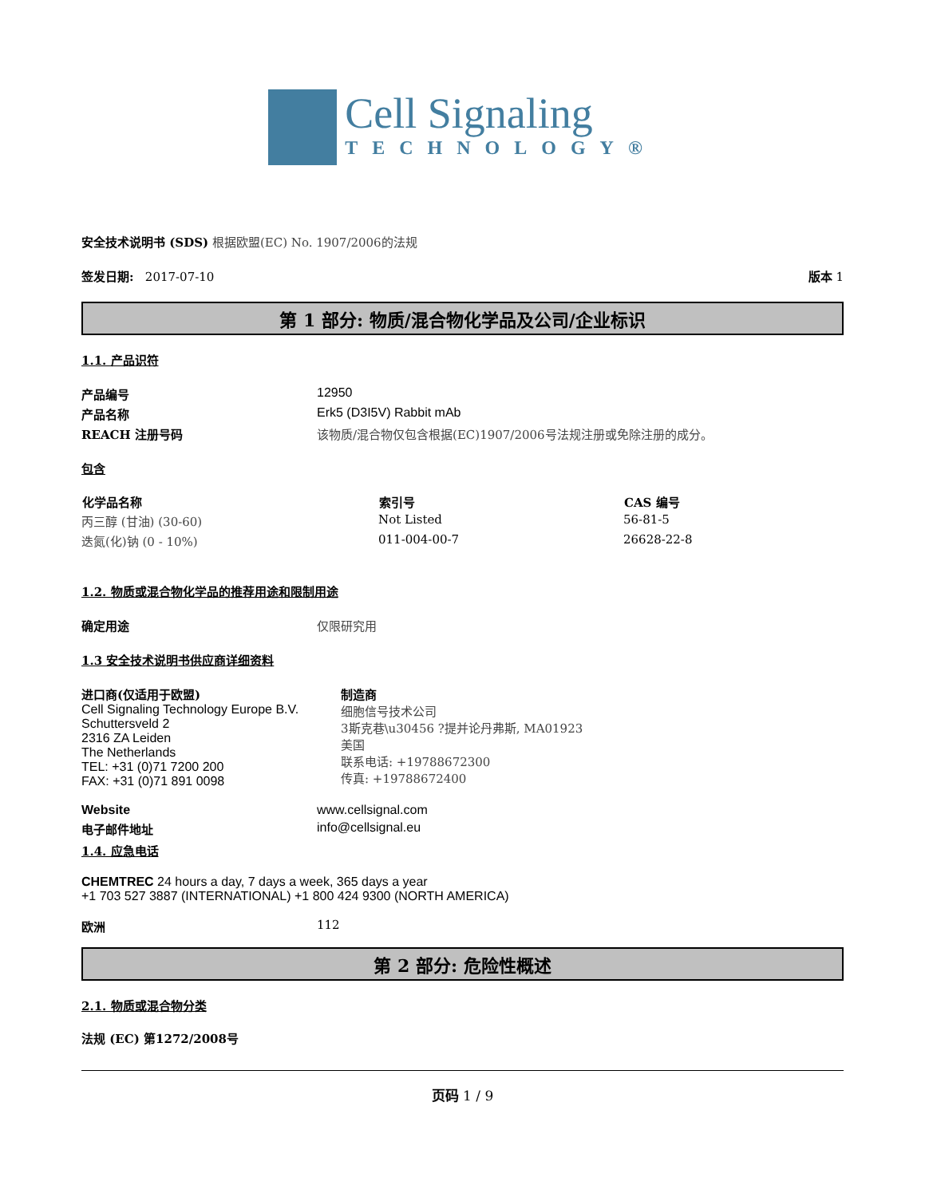Cell Signaling
TECHNOLOGY®
安全技术说明书 (SDS) 根据欧盟(EC) No. 1907/2006的法规
| 签发日期: 2017-07-10 | 版本 1 |
第 1 部分: 物质/混合物化学品及公司/企业标识
1.1. 产品识符
| 产品编号 | 12950 |
| 产品名称 | Erk5 (D3I5V) Rabbit mAb |
| REACH 注册号码 | 该物质/混合物仅包含根据(EC)1907/2006号法规注册或免除注册的成分。 |
包含
| 化学品名称 | 索引号 | CAS 编号 |
| --- | --- | --- |
| 丙三醇 (甘油) (30-60) | Not Listed | 56-81-5 |
| 迭氮(化)钠 (0 - 10%) | 011-004-00-7 | 26628-22-8 |
1.2. 物质或混合物化学品的推荐用途和限制用途
| 确定用途 | 仅限研究用 |
1.3 安全技术说明书供应商详细资料
| 进口商(仅适用于欧盟) Cell Signaling Technology Europe B.V. Schuttersveld 2 2316 ZA Leiden The Netherlands TEL: +31 (0)71 7200 200 FAX: +31 (0)71 891 0098 | 制造商 细胞信号技术公司 3斯克巷\u30456 ?提并论丹弗斯, MA01923 美国 联系电话: +19788672300 传真: +19788672400 |
| Website | www.cellsignal.com |
| 电子邮件地址 | info@cellsignal.eu |
1.4. 应急电话
CHEMTREC 24 hours a day, 7 days a week, 365 days a year
+1 703 527 3887 (INTERNATIONAL) +1 800 424 9300 (NORTH AMERICA)
| 欧洲 | 112 |
第 2 部分: 危险性概述
2.1. 物质或混合物分类
法规 (EC) 第1272/2008号
页码 1 / 9